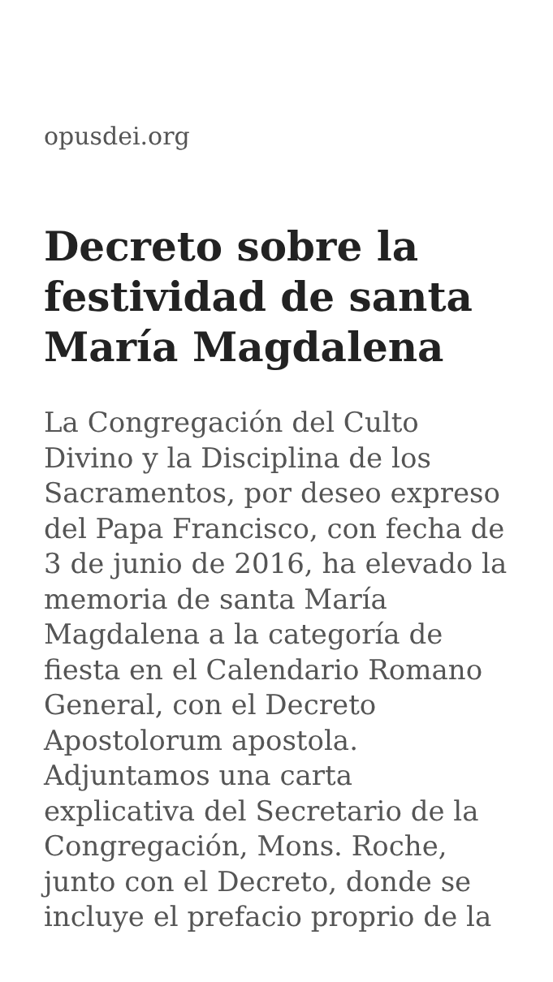opusdei.org
Decreto sobre la festividad de santa María Magdalena
La Congregación del Culto Divino y la Disciplina de los Sacramentos, por deseo expreso del Papa Francisco, con fecha de 3 de junio de 2016, ha elevado la memoria de santa María Magdalena a la categoría de fiesta en el Calendario Romano General, con el Decreto Apostolorum apostola. Adjuntamos una carta explicativa del Secretario de la Congregación, Mons. Roche, junto con el Decreto, donde se incluye el prefacio proprio de la